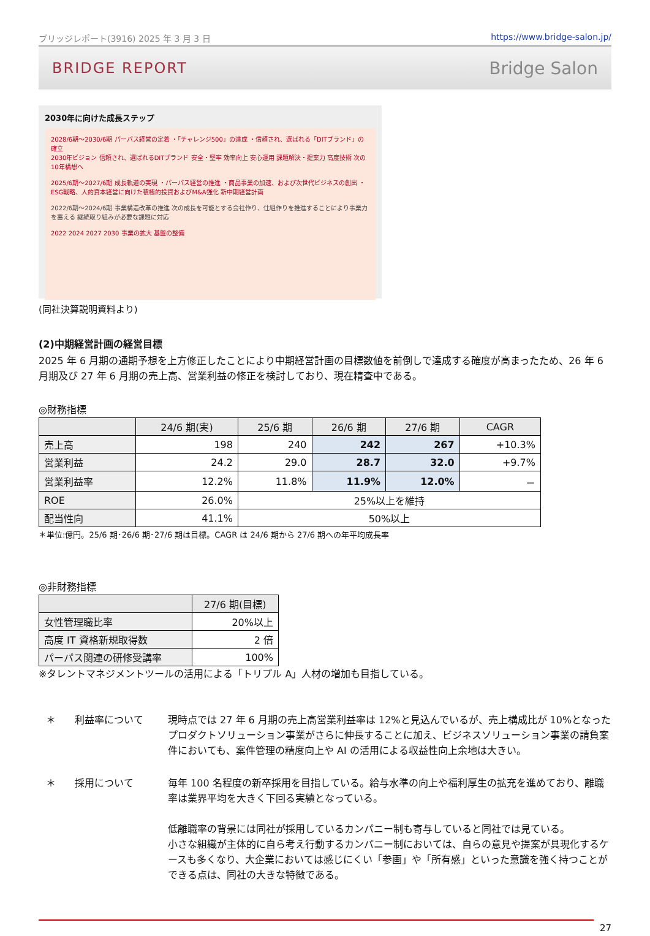ブリッジレポート(3916) 2025 年 3 月 3 日 https://www.bridge-salon.jp/
BRIDGE REPORT Bridge Salon
2030年に向けた成長ステップ
2028/6期～2030/6期 パーパス経営の定着 ・「チャレンジ500」の達成 ・信頼され、選ばれる「DITブランド」の確立
2030年ビジョン 信頼され、選ばれるDITブランド 安全・堅牢 効率向上 安心運用 課題解決・提案力 高度技術 次の10年構想へ
2025/6期～2027/6期 成長軌道の実現 ・パーパス経営の推進 ・商品事業の加速、および次世代ビジネスの創出 ・ESG戦略、人的資本経営に向けた積極的投資およびM&A強化 新中期経営計画
2022/6期～2024/6期 事業構造改革の推進 次の成長を可能とする会社作り、仕組作りを推進することにより事業力を蓄える 継続取り組みが必要な課題に対応
2022 2024 2027 2030 事業の拡大 基盤の整備
(同社決算説明資料より)
(2)中期経営計画の経営目標
2025 年 6 月期の通期予想を上方修正したことにより中期経営計画の目標数値を前倒しで達成する確度が高まったため、26 年 6 月期及び 27 年 6 月期の売上高、営業利益の修正を検討しており、現在精査中である。
◎財務指標
| | 24/6 期(実) | 25/6 期 | 26/6 期 | 27/6 期 | CAGR |
| --- | --- | --- | --- | --- | --- |
| 売上高 | 198 | 240 | 242 | 267 | +10.3% |
| 営業利益 | 24.2 | 29.0 | 28.7 | 32.0 | +9.7% |
| 営業利益率 | 12.2% | 11.8% | 11.9% | 12.0% | － |
| ROE | 26.0% | 25%以上を維持 | | | |
| 配当性向 | 41.1% | 50%以上 | | | |
＊単位:億円。25/6 期･26/6 期･27/6 期は目標。CAGR は 24/6 期から 27/6 期への年平均成長率
◎非財務指標
| | 27/6 期(目標) |
| --- | --- |
| 女性管理職比率 | 20%以上 |
| 高度 IT 資格新規取得数 | 2 倍 |
| パーパス関連の研修受講率 | 100% |
※タレントマネジメントツールの活用による「トリプル A」人材の増加も目指している。
＊ 利益率について 現時点では 27 年 6 月期の売上高営業利益率は 12%と見込んでいるが、売上構成比が 10%となったプロダクトソリューション事業がさらに伸長することに加え、ビジネスソリューション事業の請負案件においても、案件管理の精度向上や AI の活用による収益性向上余地は大きい。
＊ 採用について 毎年 100 名程度の新卒採用を目指している。給与水準の向上や福利厚生の拡充を進めており、離職率は業界平均を大きく下回る実績となっている。
低離職率の背景には同社が採用しているカンパニー制も寄与していると同社では見ている。
小さな組織が主体的に自ら考え行動するカンパニー制においては、自らの意見や提案が具現化するケースも多くなり、大企業においては感じにくい「参画」や「所有感」といった意識を強く持つことができる点は、同社の大きな特徴である。
27